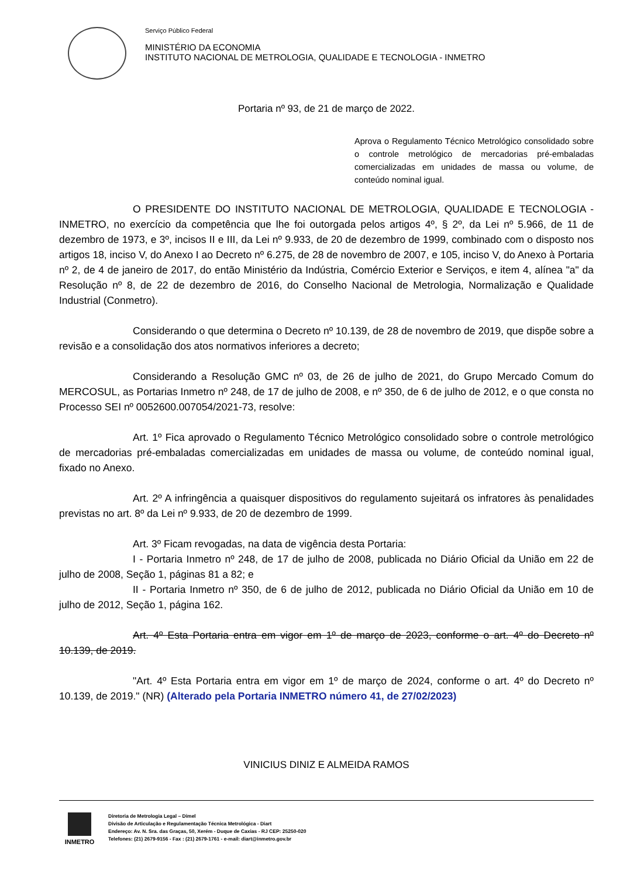Serviço Público Federal
MINISTÉRIO DA ECONOMIA
INSTITUTO NACIONAL DE METROLOGIA, QUALIDADE E TECNOLOGIA - INMETRO
Portaria nº 93, de 21 de março de 2022.
Aprova o Regulamento Técnico Metrológico consolidado sobre o controle metrológico de mercadorias pré-embaladas comercializadas em unidades de massa ou volume, de conteúdo nominal igual.
O PRESIDENTE DO INSTITUTO NACIONAL DE METROLOGIA, QUALIDADE E TECNOLOGIA - INMETRO, no exercício da competência que lhe foi outorgada pelos artigos 4º, § 2º, da Lei nº 5.966, de 11 de dezembro de 1973, e 3º, incisos II e III, da Lei nº 9.933, de 20 de dezembro de 1999, combinado com o disposto nos artigos 18, inciso V, do Anexo I ao Decreto nº 6.275, de 28 de novembro de 2007, e 105, inciso V, do Anexo à Portaria nº 2, de 4 de janeiro de 2017, do então Ministério da Indústria, Comércio Exterior e Serviços, e item 4, alínea "a" da Resolução nº 8, de 22 de dezembro de 2016, do Conselho Nacional de Metrologia, Normalização e Qualidade Industrial (Conmetro).
Considerando o que determina o Decreto nº 10.139, de 28 de novembro de 2019, que dispõe sobre a revisão e a consolidação dos atos normativos inferiores a decreto;
Considerando a Resolução GMC nº 03, de 26 de julho de 2021, do Grupo Mercado Comum do MERCOSUL, as Portarias Inmetro nº 248, de 17 de julho de 2008, e nº 350, de 6 de julho de 2012, e o que consta no Processo SEI nº 0052600.007054/2021-73, resolve:
Art. 1º Fica aprovado o Regulamento Técnico Metrológico consolidado sobre o controle metrológico de mercadorias pré-embaladas comercializadas em unidades de massa ou volume, de conteúdo nominal igual, fixado no Anexo.
Art. 2º A infringência a quaisquer dispositivos do regulamento sujeitará os infratores às penalidades previstas no art. 8º da Lei nº 9.933, de 20 de dezembro de 1999.
Art. 3º Ficam revogadas, na data de vigência desta Portaria:
I - Portaria Inmetro nº 248, de 17 de julho de 2008, publicada no Diário Oficial da União em 22 de julho de 2008, Seção 1, páginas 81 a 82; e
II - Portaria Inmetro nº 350, de 6 de julho de 2012, publicada no Diário Oficial da União em 10 de julho de 2012, Seção 1, página 162.
Art. 4º Esta Portaria entra em vigor em 1º de março de 2023, conforme o art. 4º do Decreto nº 10.139, de 2019.
"Art. 4º Esta Portaria entra em vigor em 1º de março de 2024, conforme o art. 4º do Decreto nº 10.139, de 2019." (NR) (Alterado pela Portaria INMETRO número 41, de 27/02/2023)
VINICIUS DINIZ E ALMEIDA RAMOS
INMETRO
Diretoria de Metrologia Legal – Dimel
Divisão de Articulação e Regulamentação Técnica Metrológica - Diart
Endereço: Av. N. Sra. das Graças, 50, Xerém - Duque de Caxias - RJ CEP: 25250-020
Telefones: (21) 2679-9156 - Fax : (21) 2679-1761 - e-mail: diart@inmetro.gov.br